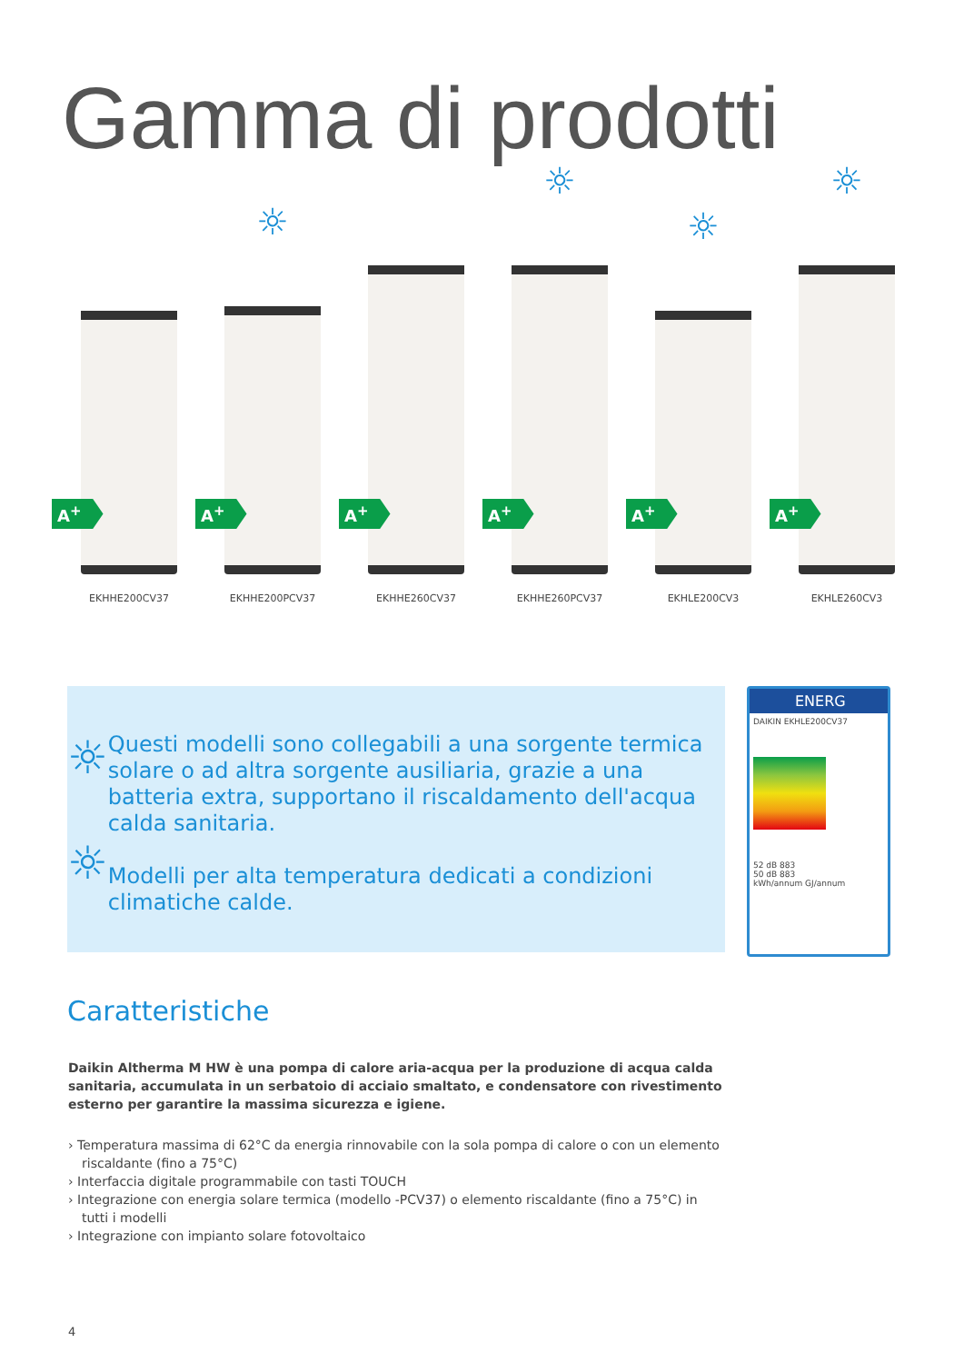Gamma di prodotti
A<sup>+</sup>
EKHHE200CV37
☼
A<sup>+</sup>
EKHHE200PCV37
A<sup>+</sup>
EKHHE260CV37
☼
A<sup>+</sup>
EKHHE260PCV37
☼
A<sup>+</sup>
EKHLE200CV3
☼
A<sup>+</sup>
EKHLE260CV3
☼
☼
Questi modelli sono collegabili a una sorgente termica solare o ad altra sorgente ausiliaria, grazie a una batteria extra, supportano il riscaldamento dell'acqua calda sanitaria.
Modelli per alta temperatura dedicati a condizioni climatiche calde.
ENERG
DAIKIN EKHLE200CV37
52 dB 883
50 dB 883
kWh/annum GJ/annum
Caratteristiche
Daikin Altherma M HW è una pompa di calore aria-acqua per la produzione di acqua calda sanitaria, accumulata in un serbatoio di acciaio smaltato, e condensatore con rivestimento esterno per garantire la massima sicurezza e igiene.
› Temperatura massima di 62°C da energia rinnovabile con la sola pompa di calore o con un elemento riscaldante (fino a 75°C)
› Interfaccia digitale programmabile con tasti TOUCH
› Integrazione con energia solare termica (modello -PCV37) o elemento riscaldante (fino a 75°C) in tutti i modelli
› Integrazione con impianto solare fotovoltaico
4